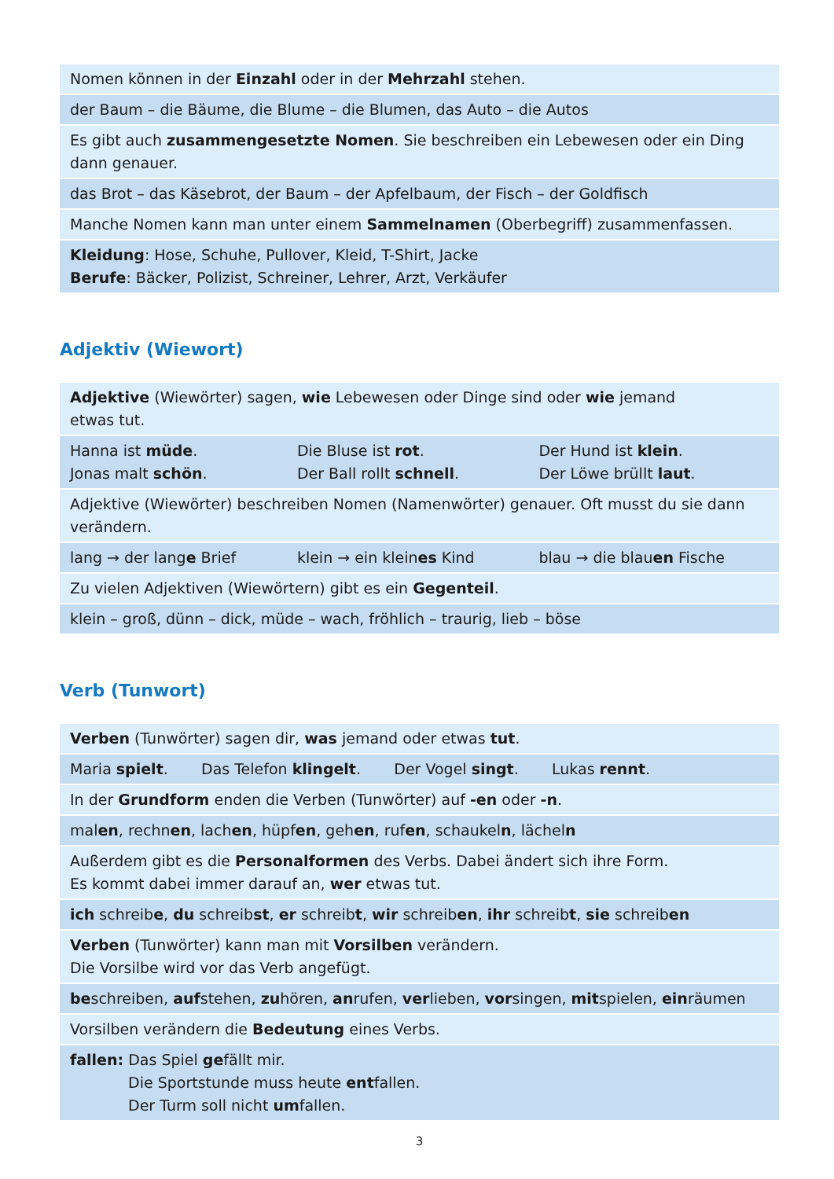| Nomen können in der Einzahl oder in der Mehrzahl stehen. |
| der Baum – die Bäume, die Blume – die Blumen, das Auto – die Autos |
| Es gibt auch zusammengesetzte Nomen . Sie beschreiben ein Lebewesen oder ein Ding dann genauer. |
| das Brot – das Käsebrot, der Baum – der Apfelbaum, der Fisch – der Goldfisch |
| Manche Nomen kann man unter einem Sammelnamen (Oberbegriff) zusammenfassen. |
| Kleidung : Hose, Schuhe, Pullover, Kleid, T-Shirt, Jacke Berufe : Bäcker, Polizist, Schreiner, Lehrer, Arzt, Verkäufer |
Adjektiv (Wiewort)
| Adjektive (Wiewörter) sagen, wie Lebewesen oder Dinge sind oder wie jemand etwas tut. | | |
| Hanna ist müde . Jonas malt schön . | Die Bluse ist rot . Der Ball rollt schnell . | Der Hund ist klein . Der Löwe brüllt laut . |
| Adjektive (Wiewörter) beschreiben Nomen (Namenwörter) genauer. Oft musst du sie dann verändern. | | |
| lang → der lang e Brief | klein → ein klein es Kind | blau → die blau en Fische |
| Zu vielen Adjektiven (Wiewörtern) gibt es ein Gegenteil . | | |
| klein – groß, dünn – dick, müde – wach, fröhlich – traurig, lieb – böse | | |
Verb (Tunwort)
| Verben (Tunwörter) sagen dir, was jemand oder etwas tut . |
| Maria spielt . Das Telefon klingelt . Der Vogel singt . Lukas rennt . |
| In der Grundform enden die Verben (Tunwörter) auf -en oder -n . |
| mal en , rechn en , lach en , hüpf en , geh en , ruf en , schaukel n , lächel n |
| Außerdem gibt es die Personalformen des Verbs. Dabei ändert sich ihre Form. Es kommt dabei immer darauf an, wer etwas tut. |
| ich schreib e , du schreib st , er schreib t , wir schreib en , ihr schreib t , sie schreib en |
| Verben (Tunwörter) kann man mit Vorsilben verändern. Die Vorsilbe wird vor das Verb angefügt. |
| be schreiben, auf stehen, zu hören, an rufen, ver lieben, vor singen, mit spielen, ein räumen |
| Vorsilben verändern die Bedeutung eines Verbs. |
| fallen: Das Spiel ge fällt mir. Die Sportstunde muss heute ent fallen. Der Turm soll nicht um fallen. |
3